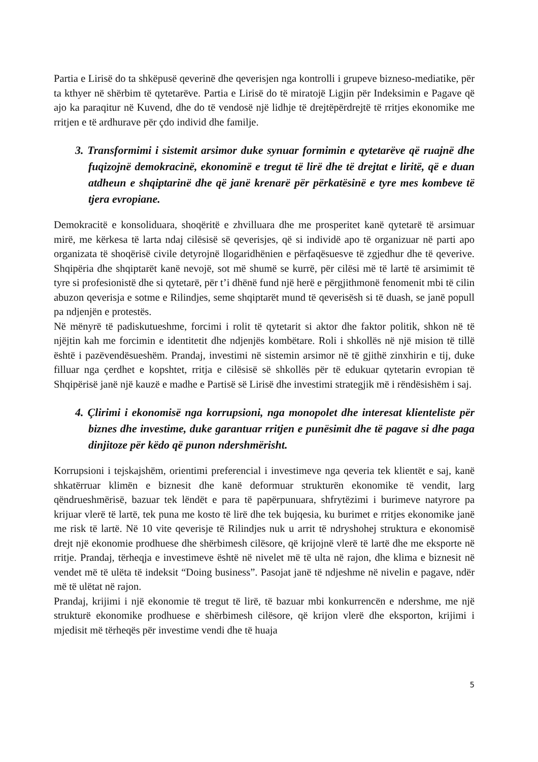Partia e Lirisë do ta shkëpusë qeverinë dhe qeverisjen nga kontrolli i grupeve bizneso-mediatike, për ta kthyer në shërbim të qytetarëve. Partia e Lirisë do të miratojë Ligjin për Indeksimin e Pagave që ajo ka paraqitur në Kuvend, dhe do të vendosë një lidhje të drejtëpërdrejtë të rritjes ekonomike me rritjen e të ardhurave për çdo individ dhe familje.
3. Transformimi i sistemit arsimor duke synuar formimin e qytetarëve që ruajnë dhe fuqizojnë demokracinë, ekonominë e tregut të lirë dhe të drejtat e liritë, që e duan atdheun e shqiptarinë dhe që janë krenarë për përkatësinë e tyre mes kombeve të tjera evropiane.
Demokracitë e konsoliduara, shoqëritë e zhvilluara dhe me prosperitet kanë qytetarë të arsimuar mirë, me kërkesa të larta ndaj cilësisë së qeverisjes, që si individë apo të organizuar në parti apo organizata të shoqërisë civile detyrojnë llogaridhënien e përfaqësuesve të zgjedhur dhe të qeverive. Shqipëria dhe shqiptarët kanë nevojë, sot më shumë se kurrë, për cilësi më të lartë të arsimimit të tyre si profesionistë dhe si qytetarë, për t’i dhënë fund një herë e përgjithmonë fenomenit mbi të cilin abuzon qeverisja e sotme e Rilindjes, seme shqiptarët mund të qeverisësh si të duash, se janë popull pa ndjenjën e protestës.
Në mënyrë të padiskutueshme, forcimi i rolit të qytetarit si aktor dhe faktor politik, shkon në të njëjtin kah me forcimin e identitetit dhe ndjenjës kombëtare. Roli i shkollës në një mision të tillë është i pazëvendësueshëm. Prandaj, investimi në sistemin arsimor në të gjithë zinxhirin e tij, duke filluar nga çerdhet e kopshtet, rritja e cilësisë së shkollës për të edukuar qytetarin evropian të Shqipërisë janë një kauzë e madhe e Partisë së Lirisë dhe investimi strategjik më i rëndësishëm i saj.
4. Çlirimi i ekonomisë nga korrupsioni, nga monopolet dhe interesat klienteliste për biznes dhe investime, duke garantuar rritjen e punësimit dhe të pagave si dhe paga dinjitoze për këdo që punon ndershmërisht.
Korrupsioni i tejskajshëm, orientimi preferencial i investimeve nga qeveria tek klientët e saj, kanë shkatërruar klimën e biznesit dhe kanë deformuar strukturën ekonomike të vendit, larg qëndrueshmërisë, bazuar tek lëndët e para të papërpunuara, shfrytëzimi i burimeve natyrore pa krijuar vlerë të lartë, tek puna me kosto të lirë dhe tek bujqesia, ku burimet e rritjes ekonomike janë me risk të lartë. Në 10 vite qeverisje të Rilindjes nuk u arrit të ndryshohej struktura e ekonomisë drejt një ekonomie prodhuese dhe shërbimesh cilësore, që krijojnë vlerë të lartë dhe me eksporte në rritje. Prandaj, tërheqja e investimeve është në nivelet më të ulta në rajon, dhe klima e biznesit në vendet më të ulëta të indeksit “Doing business”. Pasojat janë të ndjeshme në nivelin e pagave, ndër më të ulëtat në rajon.
Prandaj, krijimi i një ekonomie të tregut të lirë, të bazuar mbi konkurrencën e ndershme, me një strukturë ekonomike prodhuese e shërbimesh cilësore, që krijon vlerë dhe eksporton, krijimi i mjedisit më tërheqës për investime vendi dhe të huaja
5